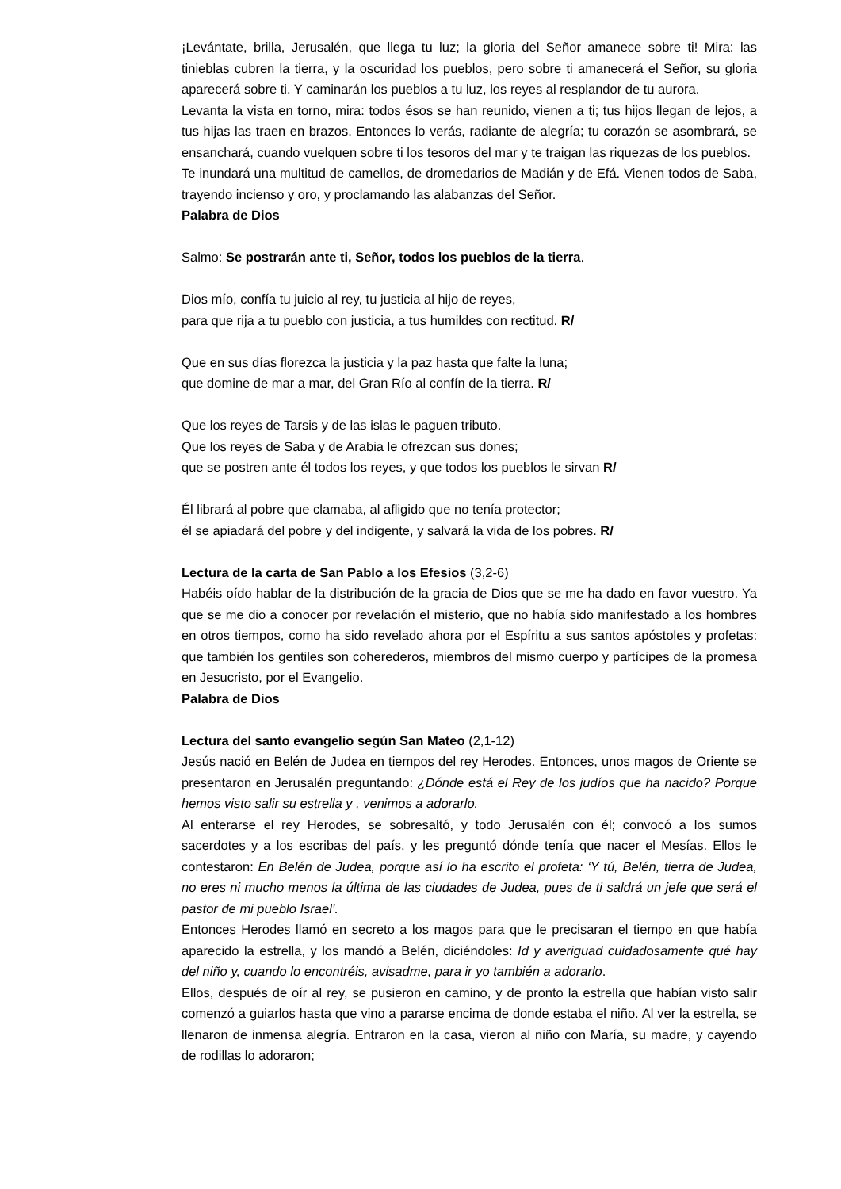¡Levántate, brilla, Jerusalén, que llega tu luz; la gloria del Señor amanece sobre ti! Mira: las tinieblas cubren la tierra, y la oscuridad los pueblos, pero sobre ti amanecerá el Señor, su gloria aparecerá sobre ti. Y caminarán los pueblos a tu luz, los reyes al resplandor de tu aurora.
Levanta la vista en torno, mira: todos ésos se han reunido, vienen a ti; tus hijos llegan de lejos, a tus hijas las traen en brazos. Entonces lo verás, radiante de alegría; tu corazón se asombrará, se ensanchará, cuando vuelquen sobre ti los tesoros del mar y te traigan las riquezas de los pueblos.
Te inundará una multitud de camellos, de dromedarios de Madián y de Efá. Vienen todos de Saba, trayendo incienso y oro, y proclamando las alabanzas del Señor.
Palabra de Dios
Salmo: Se postrarán ante ti, Señor, todos los pueblos de la tierra.
Dios mío, confía tu juicio al rey, tu justicia al hijo de reyes,
para que rija a tu pueblo con justicia, a tus humildes con rectitud. R/
Que en sus días florezca la justicia y la paz hasta que falte la luna;
que domine de mar a mar, del Gran Río al confín de la tierra. R/
Que los reyes de Tarsis y de las islas le paguen tributo.
Que los reyes de Saba y de Arabia le ofrezcan sus dones;
que se postren ante él todos los reyes, y que todos los pueblos le sirvan R/
Él librará al pobre que clamaba, al afligido que no tenía protector;
él se apiadará del pobre y del indigente, y salvará la vida de los pobres. R/
Lectura de la carta de San Pablo a los Efesios (3,2-6)
Habéis oído hablar de la distribución de la gracia de Dios que se me ha dado en favor vuestro. Ya que se me dio a conocer por revelación el misterio, que no había sido manifestado a los hombres en otros tiempos, como ha sido revelado ahora por el Espíritu a sus santos apóstoles y profetas: que también los gentiles son coherederos, miembros del mismo cuerpo y partícipes de la promesa en Jesucristo, por el Evangelio.
Palabra de Dios
Lectura del santo evangelio según San Mateo (2,1-12)
Jesús nació en Belén de Judea en tiempos del rey Herodes. Entonces, unos magos de Oriente se presentaron en Jerusalén preguntando: ¿Dónde está el Rey de los judíos que ha nacido? Porque hemos visto salir su estrella y , venimos a adorarlo.
Al enterarse el rey Herodes, se sobresaltó, y todo Jerusalén con él; convocó a los sumos sacerdotes y a los escribas del país, y les preguntó dónde tenía que nacer el Mesías. Ellos le contestaron: En Belén de Judea, porque así lo ha escrito el profeta: ‘Y tú, Belén, tierra de Judea, no eres ni mucho menos la última de las ciudades de Judea, pues de ti saldrá un jefe que será el pastor de mi pueblo Israel’.
Entonces Herodes llamó en secreto a los magos para que le precisaran el tiempo en que había aparecido la estrella, y los mandó a Belén, diciéndoles: Id y averiguad cuidadosamente qué hay del niño y, cuando lo encontréis, avisadme, para ir yo también a adorarlo.
Ellos, después de oír al rey, se pusieron en camino, y de pronto la estrella que habían visto salir comenzó a guiarlos hasta que vino a pararse encima de donde estaba el niño. Al ver la estrella, se llenaron de inmensa alegría. Entraron en la casa, vieron al niño con María, su madre, y cayendo de rodillas lo adoraron;